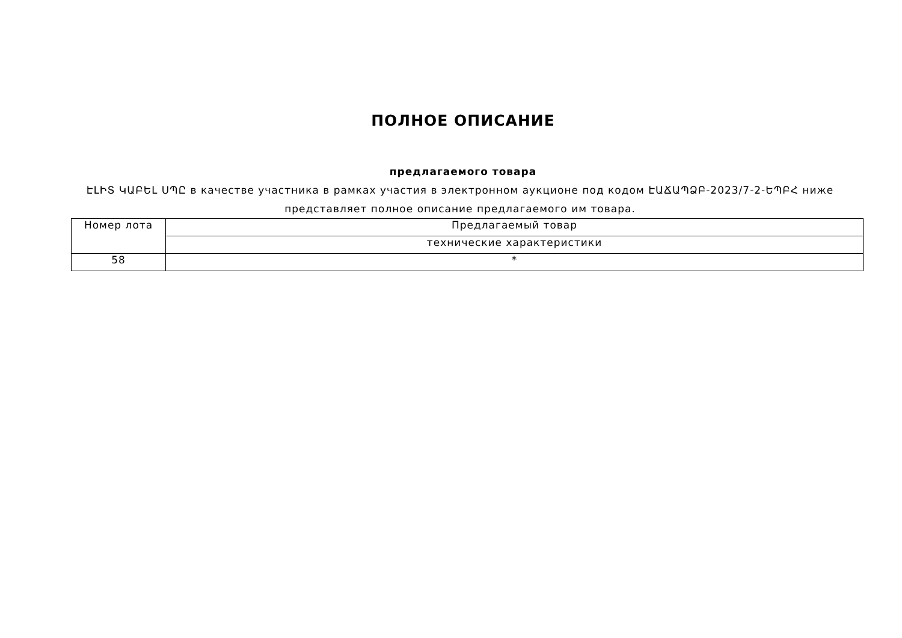ПОЛНОЕ ОПИСАНИЕ
предлагаемого товара
ԷԼԻՏ ԿԱԲԵԼ ՍՊԸ в качестве участника в рамках участия в электронном аукционе под кодом ԷԱՃԱՊՁԲ-2023/7-2-ԵՊԲՀ ниже представляет полное описание предлагаемого им товара.
| Номер лота | Предлагаемый товар |
| --- | --- |
| | технические характеристики |
| 58 | * |